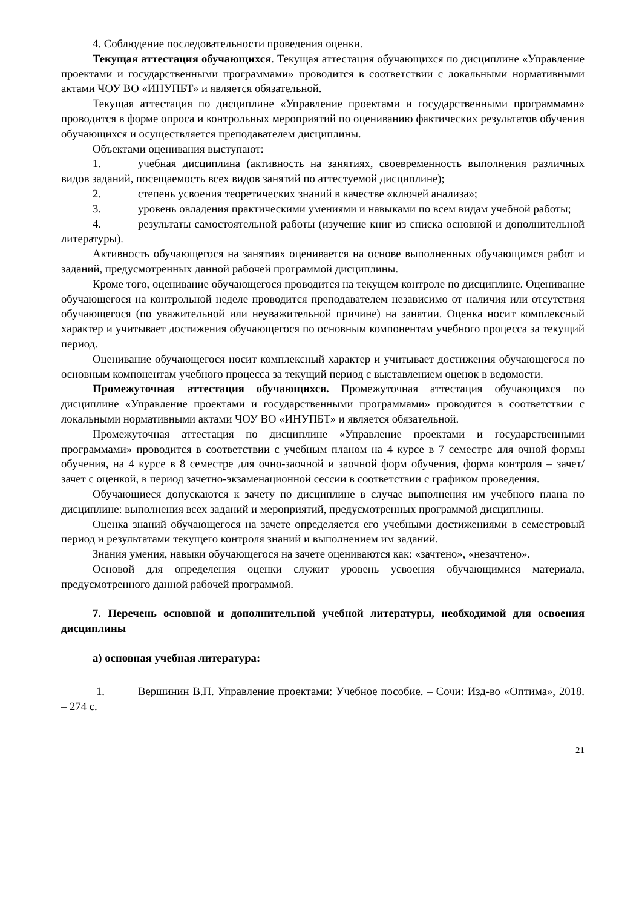4. Соблюдение последовательности проведения оценки.
Текущая аттестация обучающихся. Текущая аттестация обучающихся по дисциплине «Управление проектами и государственными программами» проводится в соответствии с локальными нормативными актами ЧОУ ВО «ИНУПБТ» и является обязательной.
Текущая аттестация по дисциплине «Управление проектами и государственными программами» проводится в форме опроса и контрольных мероприятий по оцениванию фактических результатов обучения обучающихся и осуществляется преподавателем дисциплины.
Объектами оценивания выступают:
1. учебная дисциплина (активность на занятиях, своевременность выполнения различных видов заданий, посещаемость всех видов занятий по аттестуемой дисциплине);
2. степень усвоения теоретических знаний в качестве «ключей анализа»;
3. уровень овладения практическими умениями и навыками по всем видам учебной работы;
4. результаты самостоятельной работы (изучение книг из списка основной и дополнительной литературы).
Активность обучающегося на занятиях оценивается на основе выполненных обучающимся работ и заданий, предусмотренных данной рабочей программой дисциплины.
Кроме того, оценивание обучающегося проводится на текущем контроле по дисциплине. Оценивание обучающегося на контрольной неделе проводится преподавателем независимо от наличия или отсутствия обучающегося (по уважительной или неуважительной причине) на занятии. Оценка носит комплексный характер и учитывает достижения обучающегося по основным компонентам учебного процесса за текущий период.
Оценивание обучающегося носит комплексный характер и учитывает достижения обучающегося по основным компонентам учебного процесса за текущий период с выставлением оценок в ведомости.
Промежуточная аттестация обучающихся. Промежуточная аттестация обучающихся по дисциплине «Управление проектами и государственными программами» проводится в соответствии с локальными нормативными актами ЧОУ ВО «ИНУПБТ» и является обязательной.
Промежуточная аттестация по дисциплине «Управление проектами и государственными программами» проводится в соответствии с учебным планом на 4 курсе в 7 семестре для очной формы обучения, на 4 курсе в 8 семестре для очно-заочной и заочной форм обучения, форма контроля – зачет/ зачет с оценкой, в период зачетно-экзаменационной сессии в соответствии с графиком проведения.
Обучающиеся допускаются к зачету по дисциплине в случае выполнения им учебного плана по дисциплине: выполнения всех заданий и мероприятий, предусмотренных программой дисциплины.
Оценка знаний обучающегося на зачете определяется его учебными достижениями в семестровый период и результатами текущего контроля знаний и выполнением им заданий.
Знания умения, навыки обучающегося на зачете оцениваются как: «зачтено», «незачтено».
Основой для определения оценки служит уровень усвоения обучающимися материала, предусмотренного данной рабочей программой.
7. Перечень основной и дополнительной учебной литературы, необходимой для освоения дисциплины
а) основная учебная литература:
1. Вершинин В.П. Управление проектами: Учебное пособие. – Сочи: Изд-во «Оптима», 2018. – 274 с.
21